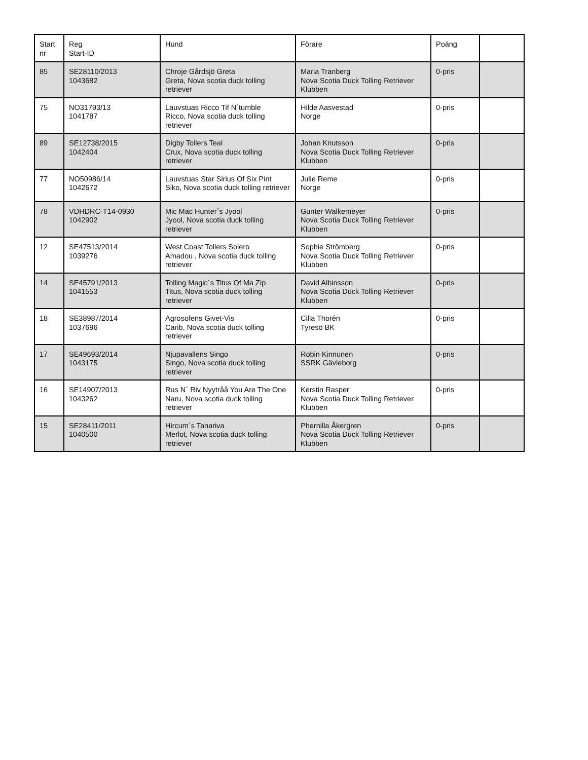| Start nr | Reg Start-ID | Hund | Förare | Poäng | |
| --- | --- | --- | --- | --- | --- |
| 85 | SE28110/2013 1043682 | Chroje Gårdsjö Greta Greta, Nova scotia duck tolling retriever | Maria Tranberg Nova Scotia Duck Tolling Retriever Klubben | 0-pris | |
| 75 | NO31793/13 1041787 | Lauvstuas Ricco Tif N´tumble Ricco, Nova scotia duck tolling retriever | Hilde Aasvestad Norge | 0-pris | |
| 89 | SE12738/2015 1042404 | Digby Tollers Teal Crux, Nova scotia duck tolling retriever | Johan Knutsson Nova Scotia Duck Tolling Retriever Klubben | 0-pris | |
| 77 | NO50986/14 1042672 | Lauvstuas Star Sirius Of Six Pint Siko, Nova scotia duck tolling retriever | Julie Reme Norge | 0-pris | |
| 78 | VDHDRC-T14-0930 1042902 | Mic Mac Hunter´s Jyool Jyool, Nova scotia duck tolling retriever | Gunter Walkemeyer Nova Scotia Duck Tolling Retriever Klubben | 0-pris | |
| 12 | SE47513/2014 1039276 | West Coast Tollers Solero Amadou , Nova scotia duck tolling retriever | Sophie Strömberg Nova Scotia Duck Tolling Retriever Klubben | 0-pris | |
| 14 | SE45791/2013 1041553 | Tolling Magic´s Titus Of Ma Zip Titus, Nova scotia duck tolling retriever | David Albinsson Nova Scotia Duck Tolling Retriever Klubben | 0-pris | |
| 18 | SE38987/2014 1037696 | Agrosofens Givet-Vis Carib, Nova scotia duck tolling retriever | Cilla Thorén Tyresö BK | 0-pris | |
| 17 | SE49693/2014 1043175 | Njupavallens Singo Singo, Nova scotia duck tolling retriever | Robin Kinnunen SSRK Gävleborg | 0-pris | |
| 16 | SE14907/2013 1043262 | Rus N´ Riv Nyytråå You Are The One Naru, Nova scotia duck tolling retriever | Kerstin Rasper Nova Scotia Duck Tolling Retriever Klubben | 0-pris | |
| 15 | SE28411/2011 1040500 | Hircum´s Tanariva Merlot, Nova scotia duck tolling retriever | Phernilla Åkergren Nova Scotia Duck Tolling Retriever Klubben | 0-pris | |